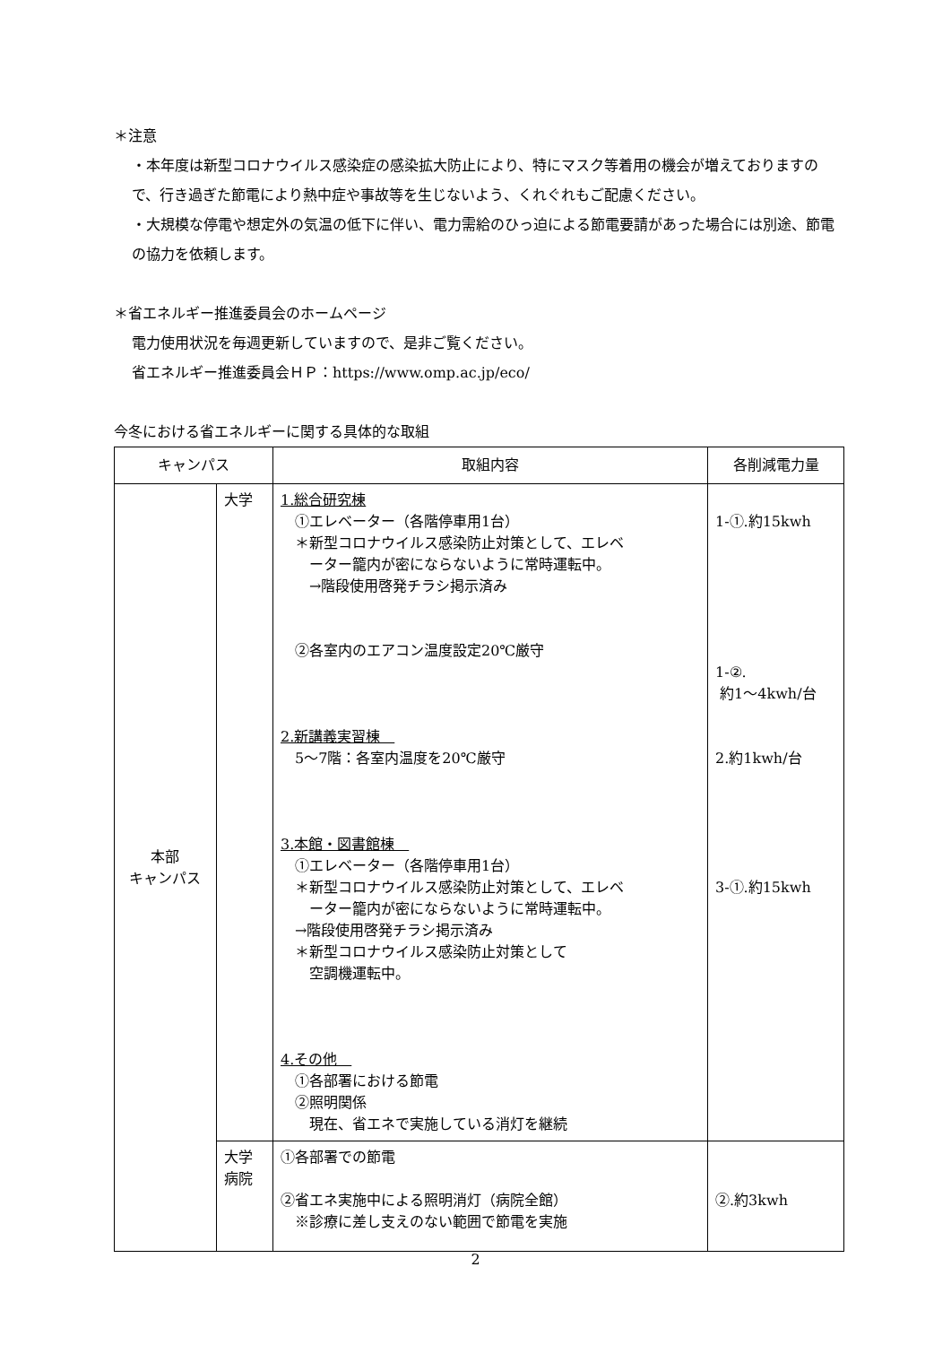＊注意
・本年度は新型コロナウイルス感染症の感染拡大防止により、特にマスク等着用の機会が増えておりますので、行き過ぎた節電により熱中症や事故等を生じないよう、くれぐれもご配慮ください。
・大規模な停電や想定外の気温の低下に伴い、電力需給のひっ迫による節電要請があった場合には別途、節電の協力を依頼します。
＊省エネルギー推進委員会のホームページ
電力使用状況を毎週更新していますので、是非ご覧ください。
省エネルギー推進委員会ＨＰ：https://www.omp.ac.jp/eco/
今冬における省エネルギーに関する具体的な取組
| キャンパス | | 取組内容 | 各削減電力量 |
| --- | --- | --- | --- |
| 本部 キャンパス | 大学 | 1.総合研究棟 ①エレベーター（各階停車用1台） ＊新型コロナウイルス感染防止対策として、エレベ ーター籠内が密にならないように常時運転中。 →階段使用啓発チラシ掲示済み ②各室内のエアコン温度設定20℃厳守 2.新講義実習棟 5～7階：各室内温度を20℃厳守 3.本館・図書館棟 ①エレベーター（各階停車用1台） ＊新型コロナウイルス感染防止対策として、エレベ ーター籠内が密にならないように常時運転中。 →階段使用啓発チラシ掲示済み ＊新型コロナウイルス感染防止対策として 空調機運転中。 4.その他 ①各部署における節電 ②照明関係 現在、省エネで実施している消灯を継続 | 1-①.約15kwh 1-②. 約1～4kwh/台 2.約1kwh/台 3-①.約15kwh |
| | 大学 病院 | ①各部署での節電 ②省エネ実施中による照明消灯（病院全館） ※診療に差し支えのない範囲で節電を実施 | ②.約3kwh |
2